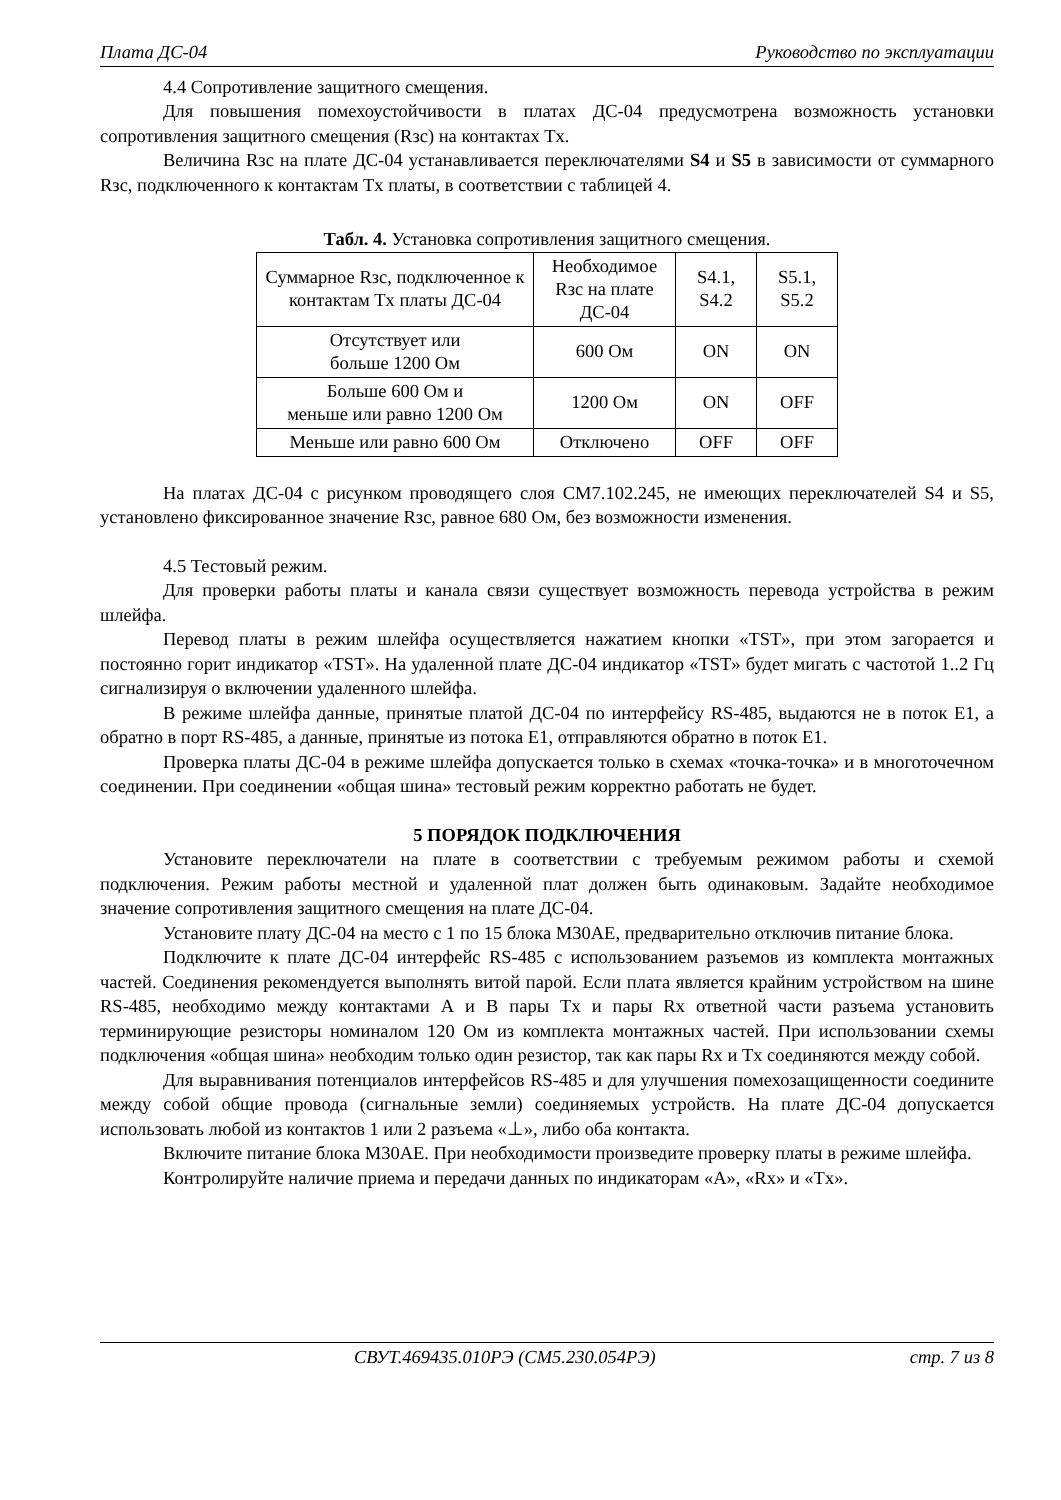Плата ДС-04 Руководство по эксплуатации
4.4 Сопротивление защитного смещения.
Для повышения помехоустойчивости в платах ДС-04 предусмотрена возможность установки сопротивления защитного смещения (Rзс) на контактах Tx.
Величина Rзс на плате ДС-04 устанавливается переключателями S4 и S5 в зависимости от суммарного Rзс, подключенного к контактам Tx платы, в соответствии с таблицей 4.
Табл. 4. Установка сопротивления защитного смещения.
| Суммарное Rзс, подключенное к контактам Tx платы ДС-04 | Необходимое Rзс на плате ДС-04 | S4.1, S4.2 | S5.1, S5.2 |
| --- | --- | --- | --- |
| Отсутствует или больше 1200 Ом | 600 Ом | ON | ON |
| Больше 600 Ом и меньше или равно 1200 Ом | 1200 Ом | ON | OFF |
| Меньше или равно 600 Ом | Отключено | OFF | OFF |
На платах ДС-04 с рисунком проводящего слоя СМ7.102.245, не имеющих переключателей S4 и S5, установлено фиксированное значение Rзс, равное 680 Ом, без возможности изменения.
4.5 Тестовый режим.
Для проверки работы платы и канала связи существует возможность перевода устройства в режим шлейфа.
Перевод платы в режим шлейфа осуществляется нажатием кнопки «TST», при этом загорается и постоянно горит индикатор «TST». На удаленной плате ДС-04 индикатор «TST» будет мигать с частотой 1..2 Гц сигнализируя о включении удаленного шлейфа.
В режиме шлейфа данные, принятые платой ДС-04 по интерфейсу RS-485, выдаются не в поток Е1, а обратно в порт RS-485, а данные, принятые из потока Е1, отправляются обратно в поток Е1.
Проверка платы ДС-04 в режиме шлейфа допускается только в схемах «точка-точка» и в многоточечном соединении. При соединении «общая шина» тестовый режим корректно работать не будет.
5 ПОРЯДОК ПОДКЛЮЧЕНИЯ
Установите переключатели на плате в соответствии с требуемым режимом работы и схемой подключения. Режим работы местной и удаленной плат должен быть одинаковым. Задайте необходимое значение сопротивления защитного смещения на плате ДС-04.
Установите плату ДС-04 на место с 1 по 15 блока М30АЕ, предварительно отключив питание блока.
Подключите к плате ДС-04 интерфейс RS-485 с использованием разъемов из комплекта монтажных частей. Соединения рекомендуется выполнять витой парой. Если плата является крайним устройством на шине RS-485, необходимо между контактами А и В пары Tx и пары Rx ответной части разъема установить терминирующие резисторы номиналом 120 Ом из комплекта монтажных частей. При использовании схемы подключения «общая шина» необходим только один резистор, так как пары Rx и Tx соединяются между собой.
Для выравнивания потенциалов интерфейсов RS-485 и для улучшения помехозащищенности соедините между собой общие провода (сигнальные земли) соединяемых устройств. На плате ДС-04 допускается использовать любой из контактов 1 или 2 разъема «⊥», либо оба контакта.
Включите питание блока М30АЕ. При необходимости произведите проверку платы в режиме шлейфа.
Контролируйте наличие приема и передачи данных по индикаторам «А», «Rx» и «Tx».
СВУТ.469435.010РЭ (СМ5.230.054РЭ) стр. 7 из 8